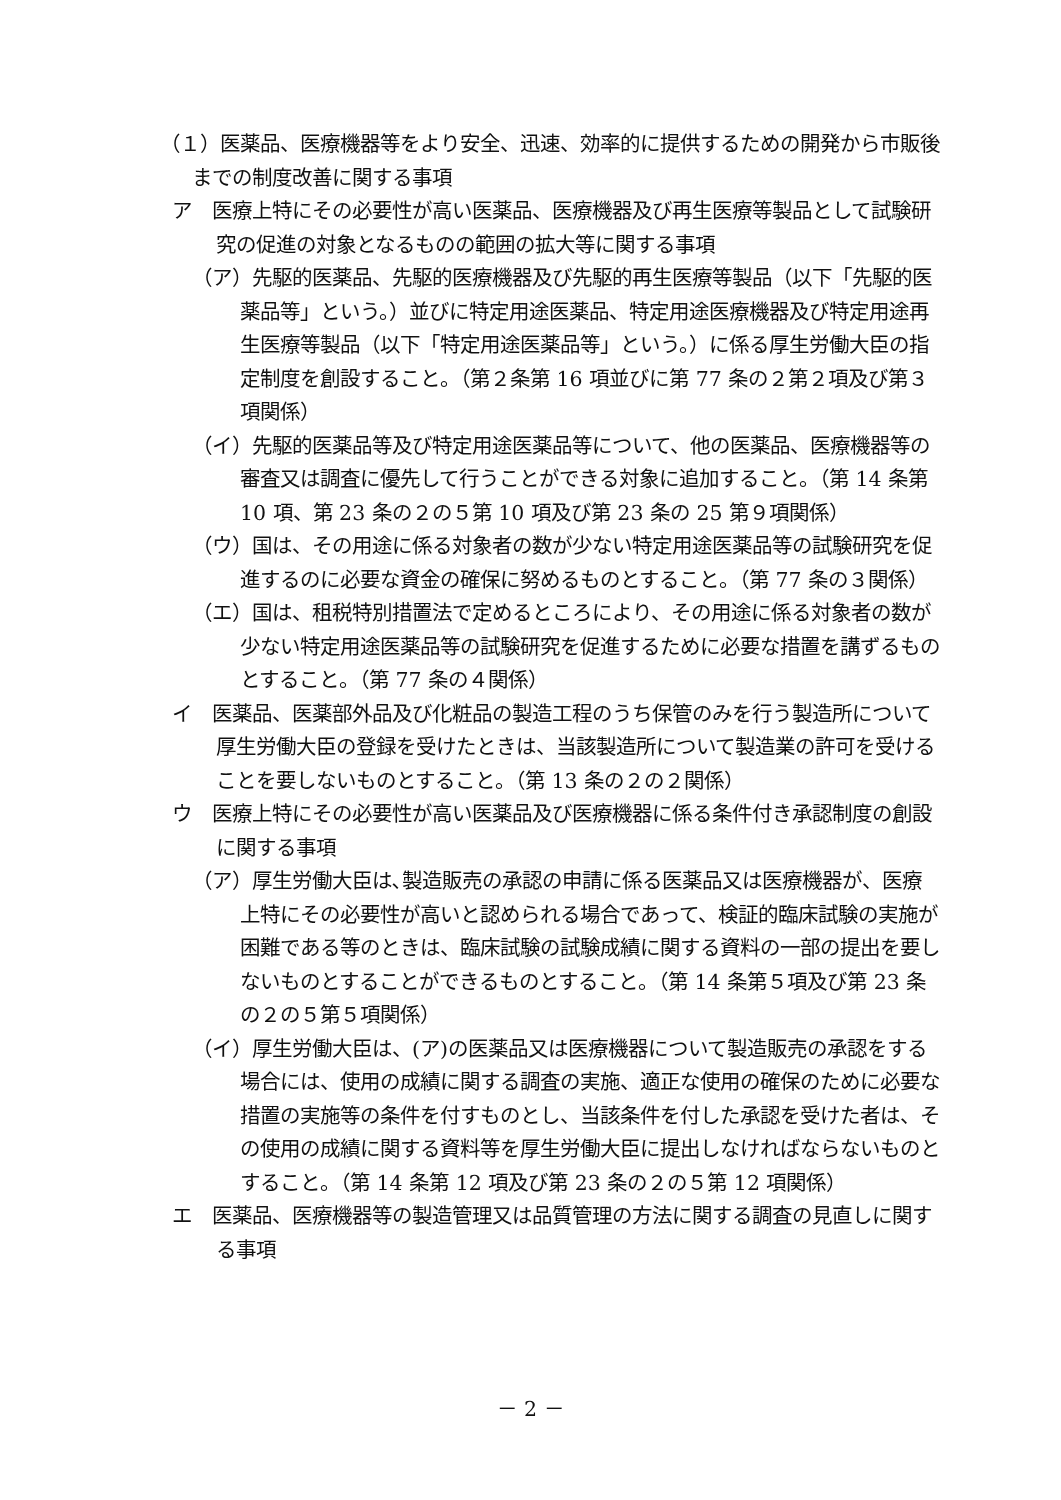（１）医薬品、医療機器等をより安全、迅速、効率的に提供するための開発から市販後までの制度改善に関する事項
ア　医療上特にその必要性が高い医薬品、医療機器及び再生医療等製品として試験研究の促進の対象となるものの範囲の拡大等に関する事項
（ア）先駆的医薬品、先駆的医療機器及び先駆的再生医療等製品（以下「先駆的医薬品等」という。）並びに特定用途医薬品、特定用途医療機器及び特定用途再生医療等製品（以下「特定用途医薬品等」という。）に係る厚生労働大臣の指定制度を創設すること。（第２条第 16 項並びに第 77 条の２第２項及び第３項関係）
（イ）先駆的医薬品等及び特定用途医薬品等について、他の医薬品、医療機器等の審査又は調査に優先して行うことができる対象に追加すること。（第 14 条第 10 項、第 23 条の２の５第 10 項及び第 23 条の 25 第９項関係）
（ウ）国は、その用途に係る対象者の数が少ない特定用途医薬品等の試験研究を促進するのに必要な資金の確保に努めるものとすること。（第 77 条の３関係）
（エ）国は、租税特別措置法で定めるところにより、その用途に係る対象者の数が少ない特定用途医薬品等の試験研究を促進するために必要な措置を講ずるものとすること。（第 77 条の４関係）
イ　医薬品、医薬部外品及び化粧品の製造工程のうち保管のみを行う製造所について厚生労働大臣の登録を受けたときは、当該製造所について製造業の許可を受けることを要しないものとすること。（第 13 条の２の２関係）
ウ　医療上特にその必要性が高い医薬品及び医療機器に係る条件付き承認制度の創設に関する事項
（ア）厚生労働大臣は､製造販売の承認の申請に係る医薬品又は医療機器が、医療上特にその必要性が高いと認められる場合であって、検証的臨床試験の実施が困難である等のときは、臨床試験の試験成績に関する資料の一部の提出を要しないものとすることができるものとすること。（第 14 条第５項及び第 23 条の２の５第５項関係）
（イ）厚生労働大臣は、(ア)の医薬品又は医療機器について製造販売の承認をする場合には、使用の成績に関する調査の実施、適正な使用の確保のために必要な措置の実施等の条件を付すものとし、当該条件を付した承認を受けた者は、その使用の成績に関する資料等を厚生労働大臣に提出しなければならないものとすること。（第 14 条第 12 項及び第 23 条の２の５第 12 項関係）
エ　医薬品、医療機器等の製造管理又は品質管理の方法に関する調査の見直しに関する事項
－ 2 －